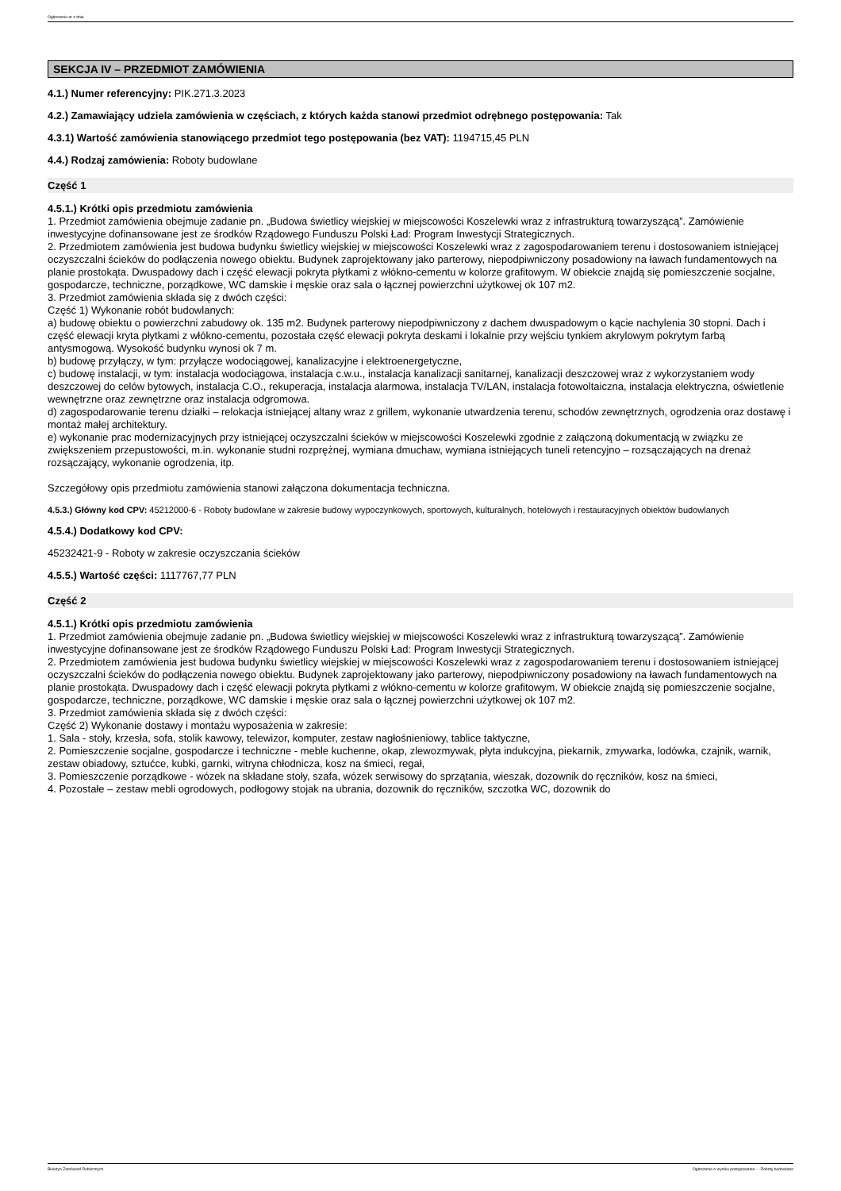Ogłoszenie nr z dnia
SEKCJA IV – PRZEDMIOT ZAMÓWIENIA
4.1.) Numer referencyjny: PIK.271.3.2023
4.2.) Zamawiający udziela zamówienia w częściach, z których każda stanowi przedmiot odrębnego postępowania: Tak
4.3.1) Wartość zamówienia stanowiącego przedmiot tego postępowania (bez VAT): 1194715,45 PLN
4.4.) Rodzaj zamówienia: Roboty budowlane
Część 1
4.5.1.) Krótki opis przedmiotu zamówienia
1. Przedmiot zamówienia obejmuje zadanie pn. „Budowa świetlicy wiejskiej w miejscowości Koszelewki wraz z infrastrukturą towarzyszącą”. Zamówienie inwestycyjne dofinansowane jest ze środków Rządowego Funduszu Polski Ład: Program Inwestycji Strategicznych.
2. Przedmiotem zamówienia jest budowa budynku świetlicy wiejskiej w miejscowości Koszelewki wraz z zagospodarowaniem terenu i dostosowaniem istniejącej oczyszczalni ścieków do podłączenia nowego obiektu. Budynek zaprojektowany jako parterowy, niepodpiwniczony posadowiony na ławach fundamentowych na planie prostokąta. Dwuspadowy dach i część elewacji pokryta płytkami z włókno-cementu w kolorze grafitowym. W obiekcie znajdą się pomieszczenie socjalne, gospodarcze, techniczne, porządkowe, WC damskie i męskie oraz sala o łącznej powierzchni użytkowej ok 107 m2.
3. Przedmiot zamówienia składa się z dwóch części:
Część 1) Wykonanie robót budowlanych:
a) budowę obiektu o powierzchni zabudowy ok. 135 m2. Budynek parterowy niepodpiwniczony z dachem dwuspadowym o kącie nachylenia 30 stopni. Dach i część elewacji kryta płytkami z włókno-cementu, pozostała część elewacji pokryta deskami i lokalnie przy wejściu tynkiem akrylowym pokrytym farbą antysmogową. Wysokość budynku wynosi ok 7 m.
b) budowę przyłączy, w tym: przyłącze wodociągowej, kanalizacyjne i elektroenergetyczne,
c) budowę instalacji, w tym: instalacja wodociągowa, instalacja c.w.u., instalacja kanalizacji sanitarnej, kanalizacji deszczowej wraz z wykorzystaniem wody deszczowej do celów bytowych, instalacja C.O., rekuperacja, instalacja alarmowa, instalacja TV/LAN, instalacja fotowoltaiczna, instalacja elektryczna, oświetlenie wewnętrzne oraz zewnętrzne oraz instalacja odgromowa.
d) zagospodarowanie terenu działki – relokacja istniejącej altany wraz z grillem, wykonanie utwardzenia terenu, schodów zewnętrznych, ogrodzenia oraz dostawę i montaż małej architektury.
e) wykonanie prac modernizacyjnych przy istniejącej oczyszczalni ścieków w miejscowości Koszelewki zgodnie z załączoną dokumentacją w związku ze zwiększeniem przepustowości, m.in. wykonanie studni rozprężnej, wymiana dmuchaw, wymiana istniejących tuneli retencyjno – rozsączających na drenaż rozsączający, wykonanie ogrodzenia, itp.
Szczegółowy opis przedmiotu zamówienia stanowi załączona dokumentacja techniczna.
4.5.3.) Główny kod CPV: 45212000-6 - Roboty budowlane w zakresie budowy wypoczynkowych, sportowych, kulturalnych, hotelowych i restauracyjnych obiektów budowlanych
4.5.4.) Dodatkowy kod CPV:
45232421-9 - Roboty w zakresie oczyszczania ścieków
4.5.5.) Wartość części: 1117767,77 PLN
Część 2
4.5.1.) Krótki opis przedmiotu zamówienia
1. Przedmiot zamówienia obejmuje zadanie pn. „Budowa świetlicy wiejskiej w miejscowości Koszelewki wraz z infrastrukturą towarzyszącą”. Zamówienie inwestycyjne dofinansowane jest ze środków Rządowego Funduszu Polski Ład: Program Inwestycji Strategicznych.
2. Przedmiotem zamówienia jest budowa budynku świetlicy wiejskiej w miejscowości Koszelewki wraz z zagospodarowaniem terenu i dostosowaniem istniejącej oczyszczalni ścieków do podłączenia nowego obiektu. Budynek zaprojektowany jako parterowy, niepodpiwniczony posadowiony na ławach fundamentowych na planie prostokąta. Dwuspadowy dach i część elewacji pokryta płytkami z włókno-cementu w kolorze grafitowym. W obiekcie znajdą się pomieszczenie socjalne, gospodarcze, techniczne, porządkowe, WC damskie i męskie oraz sala o łącznej powierzchni użytkowej ok 107 m2.
3. Przedmiot zamówienia składa się z dwóch części:
Część 2) Wykonanie dostawy i montażu wyposażenia w zakresie:
1. Sala - stoły, krzesła, sofa, stolik kawowy, telewizor, komputer, zestaw nagłośnieniowy, tablice taktyczne,
2. Pomieszczenie socjalne, gospodarcze i techniczne - meble kuchenne, okap, zlewozmywak, płyta indukcyjna, piekarnik, zmywarka, lodówka, czajnik, warnik, zestaw obiadowy, sztućce, kubki, garnki, witryna chłodnicza, kosz na śmieci, regał,
3. Pomieszczenie porządkowe - wózek na składane stoły, szafa, wózek serwisowy do sprzątania, wieszak, dozownik do ręczników, kosz na śmieci,
4. Pozostałe – zestaw mebli ogrodowych, podłogowy stojak na ubrania, dozownik do ręczników, szczotka WC, dozownik do
Biuletyn Zamówień Publicznych Ogłoszenie o wyniku postępowania - - Roboty budowlane